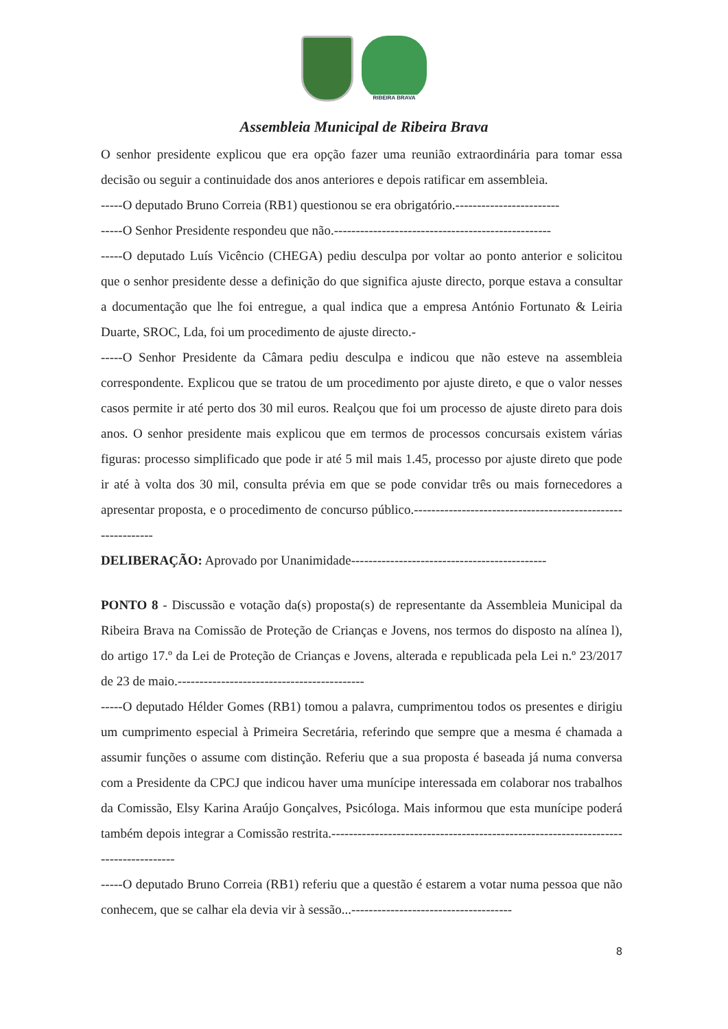RIBEIRA BRAVA
Assembleia Municipal de Ribeira Brava
O senhor presidente explicou que era opção fazer uma reunião extraordinária para tomar essa decisão ou seguir a continuidade dos anos anteriores e depois ratificar em assembleia.
-----O deputado Bruno Correia (RB1) questionou se era obrigatório.------------------------
-----O Senhor Presidente respondeu que não.--------------------------------------------------
-----O deputado Luís Vicêncio (CHEGA) pediu desculpa por voltar ao ponto anterior e solicitou que o senhor presidente desse a definição do que significa ajuste directo, porque estava a consultar a documentação que lhe foi entregue, a qual indica que a empresa António Fortunato & Leiria Duarte, SROC, Lda, foi um procedimento de ajuste directo.-
-----O Senhor Presidente da Câmara pediu desculpa e indicou que não esteve na assembleia correspondente. Explicou que se tratou de um procedimento por ajuste direto, e que o valor nesses casos permite ir até perto dos 30 mil euros. Realçou que foi um processo de ajuste direto para dois anos. O senhor presidente mais explicou que em termos de processos concursais existem várias figuras: processo simplificado que pode ir até 5 mil mais 1.45, processo por ajuste direto que pode ir até à volta dos 30 mil, consulta prévia em que se pode convidar três ou mais fornecedores a apresentar proposta, e o procedimento de concurso público.------------------------------------------------------------
DELIBERAÇÃO: Aprovado por Unanimidade---------------------------------------------
PONTO 8 - Discussão e votação da(s) proposta(s) de representante da Assembleia Municipal da Ribeira Brava na Comissão de Proteção de Crianças e Jovens, nos termos do disposto na alínea l), do artigo 17.º da Lei de Proteção de Crianças e Jovens, alterada e republicada pela Lei n.º 23/2017 de 23 de maio.-------------------------------------------
-----O deputado Hélder Gomes (RB1) tomou a palavra, cumprimentou todos os presentes e dirigiu um cumprimento especial à Primeira Secretária, referindo que sempre que a mesma é chamada a assumir funções o assume com distinção. Referiu que a sua proposta é baseada já numa conversa com a Presidente da CPCJ que indicou haver uma munícipe interessada em colaborar nos trabalhos da Comissão, Elsy Karina Araújo Gonçalves, Psicóloga. Mais informou que esta munícipe poderá também depois integrar a Comissão restrita.------------------------------------------------------------------------------------
-----O deputado Bruno Correia (RB1) referiu que a questão é estarem a votar numa pessoa que não conhecem, que se calhar ela devia vir à sessão...-------------------------------------
8